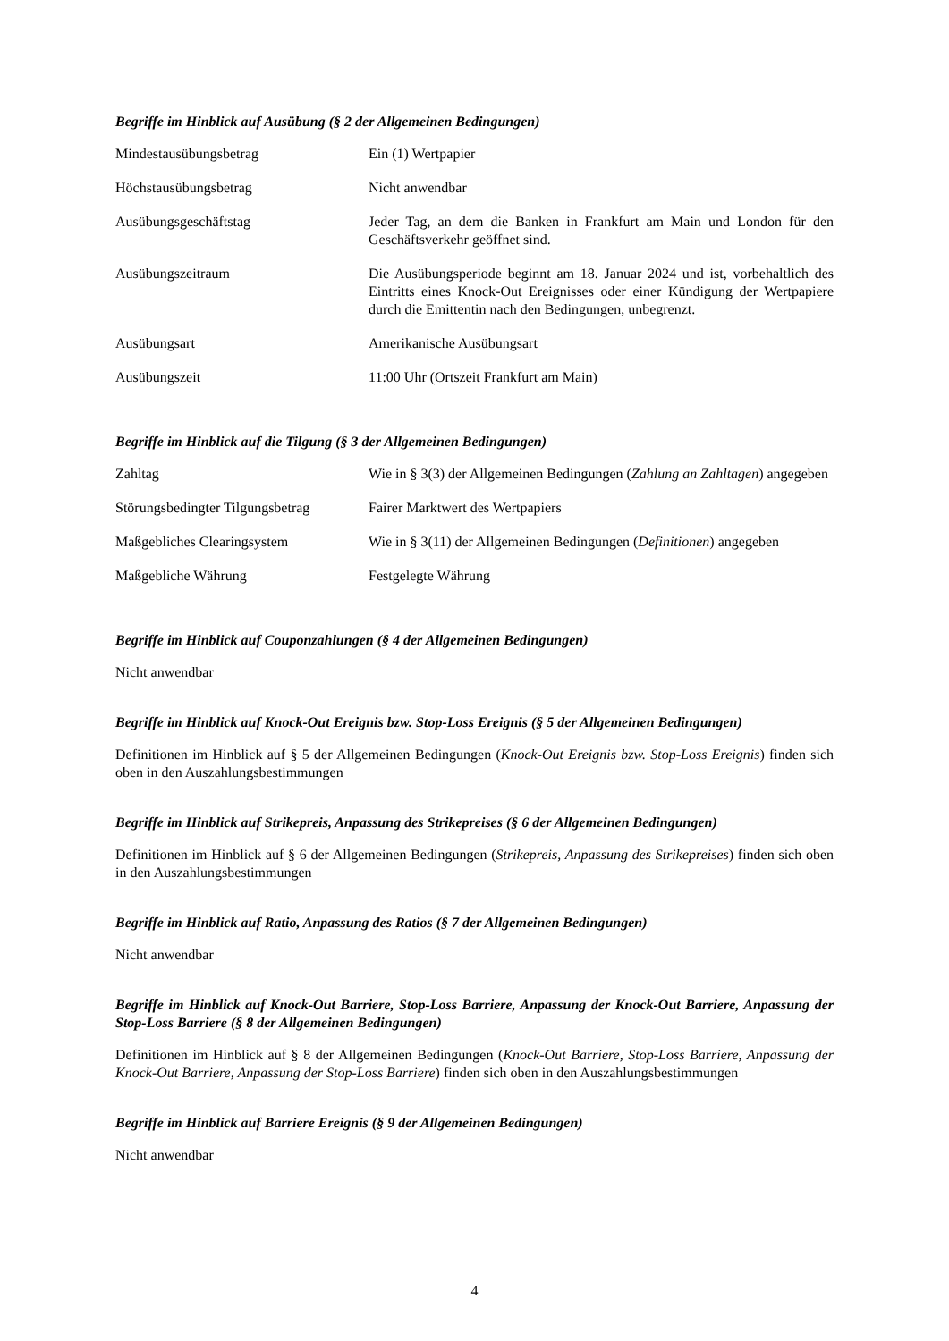Begriffe im Hinblick auf Ausübung (§ 2 der Allgemeinen Bedingungen)
| Mindestausübungsbetrag | Ein (1) Wertpapier |
| Höchstausübungsbetrag | Nicht anwendbar |
| Ausübungsgeschäftstag | Jeder Tag, an dem die Banken in Frankfurt am Main und London für den Geschäftsverkehr geöffnet sind. |
| Ausübungszeitraum | Die Ausübungsperiode beginnt am 18. Januar 2024 und ist, vorbehaltlich des Eintritts eines Knock-Out Ereignisses oder einer Kündigung der Wertpapiere durch die Emittentin nach den Bedingungen, unbegrenzt. |
| Ausübungsart | Amerikanische Ausübungsart |
| Ausübungszeit | 11:00 Uhr (Ortszeit Frankfurt am Main) |
Begriffe im Hinblick auf die Tilgung (§ 3 der Allgemeinen Bedingungen)
| Zahltag | Wie in § 3(3) der Allgemeinen Bedingungen ( Zahlung an Zahltagen ) angegeben |
| Störungsbedingter Tilgungsbetrag | Fairer Marktwert des Wertpapiers |
| Maßgebliches Clearingsystem | Wie in § 3(11) der Allgemeinen Bedingungen ( Definitionen ) angegeben |
| Maßgebliche Währung | Festgelegte Währung |
Begriffe im Hinblick auf Couponzahlungen (§ 4 der Allgemeinen Bedingungen)
Nicht anwendbar
Begriffe im Hinblick auf Knock-Out Ereignis bzw. Stop-Loss Ereignis (§ 5 der Allgemeinen Bedingungen)
Definitionen im Hinblick auf § 5 der Allgemeinen Bedingungen (Knock-Out Ereignis bzw. Stop-Loss Ereignis) finden sich oben in den Auszahlungsbestimmungen
Begriffe im Hinblick auf Strikepreis, Anpassung des Strikepreises (§ 6 der Allgemeinen Bedingungen)
Definitionen im Hinblick auf § 6 der Allgemeinen Bedingungen (Strikepreis, Anpassung des Strikepreises) finden sich oben in den Auszahlungsbestimmungen
Begriffe im Hinblick auf Ratio, Anpassung des Ratios (§ 7 der Allgemeinen Bedingungen)
Nicht anwendbar
Begriffe im Hinblick auf Knock-Out Barriere, Stop-Loss Barriere, Anpassung der Knock-Out Barriere, Anpassung der Stop-Loss Barriere (§ 8 der Allgemeinen Bedingungen)
Definitionen im Hinblick auf § 8 der Allgemeinen Bedingungen (Knock-Out Barriere, Stop-Loss Barriere, Anpassung der Knock-Out Barriere, Anpassung der Stop-Loss Barriere) finden sich oben in den Auszahlungsbestimmungen
Begriffe im Hinblick auf Barriere Ereignis (§ 9 der Allgemeinen Bedingungen)
Nicht anwendbar
4